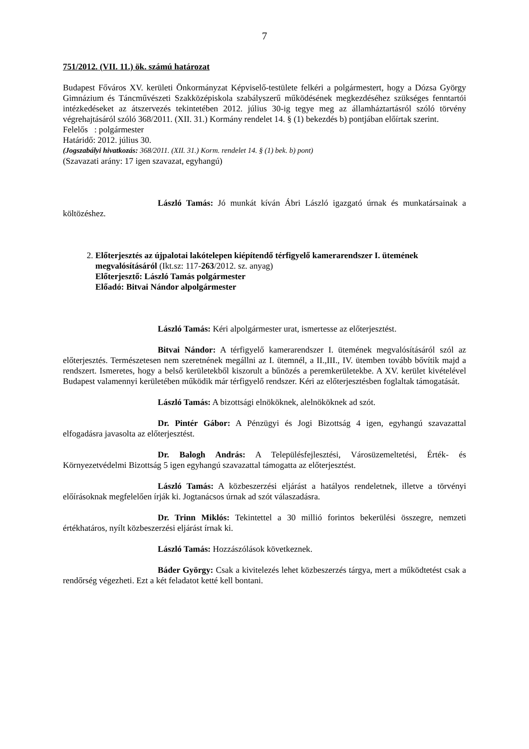7
751/2012. (VII. 11.) ök. számú határozat
Budapest Főváros XV. kerületi Önkormányzat Képviselő-testülete felkéri a polgármestert, hogy a Dózsa György Gimnázium és Táncművészeti Szakközépiskola szabályszerű működésének megkezdéséhez szükséges fenntartói intézkedéseket az átszervezés tekintetében 2012. július 30-ig tegye meg az államháztartásról szóló törvény végrehajtásáról szóló 368/2011. (XII. 31.) Kormány rendelet 14. § (1) bekezdés b) pontjában előírtak szerint.
Felelős : polgármester
Határidő: 2012. július 30.
(Jogszabályi hivatkozás: 368/2011. (XII. 31.) Korm. rendelet 14. § (1) bek. b) pont)
(Szavazati arány: 17 igen szavazat, egyhangú)
László Tamás: Jó munkát kíván Ábri László igazgató úrnak és munkatársainak a költözéshez.
2. Előterjesztés az újpalotai lakótelepen kiépítendő térfigyelő kamerarendszer I. ütemének megvalósításáról (Ikt.sz: 117-263/2012. sz. anyag)
Előterjesztő: László Tamás polgármester
Előadó: Bitvai Nándor alpolgármester
László Tamás: Kéri alpolgármester urat, ismertesse az előterjesztést.
Bitvai Nándor: A térfigyelő kamerarendszer I. ütemének megvalósításáról szól az előterjesztés. Természetesen nem szeretnének megállni az I. ütemnél, a II.,III., IV. ütemben tovább bővítik majd a rendszert. Ismeretes, hogy a belső kerületekből kiszorult a bűnözés a peremkerületekbe. A XV. kerület kivételével Budapest valamennyi kerületében működik már térfigyelő rendszer. Kéri az előterjesztésben foglaltak támogatását.
László Tamás: A bizottsági elnököknek, alelnököknek ad szót.
Dr. Pintér Gábor: A Pénzügyi és Jogi Bizottság 4 igen, egyhangú szavazattal elfogadásra javasolta az előterjesztést.
Dr. Balogh András: A Településfejlesztési, Városüzemeltetési, Érték- és Környezetvédelmi Bizottság 5 igen egyhangú szavazattal támogatta az előterjesztést.
László Tamás: A közbeszerzési eljárást a hatályos rendeletnek, illetve a törvényi előírásoknak megfelelően írják ki. Jogtanácsos úrnak ad szót válaszadásra.
Dr. Trinn Miklós: Tekintettel a 30 millió forintos bekerülési összegre, nemzeti értékhatáros, nyílt közbeszerzési eljárást írnak ki.
László Tamás: Hozzászólások következnek.
Báder György: Csak a kivitelezés lehet közbeszerzés tárgya, mert a működtetést csak a rendőrség végezheti. Ezt a két feladatot ketté kell bontani.